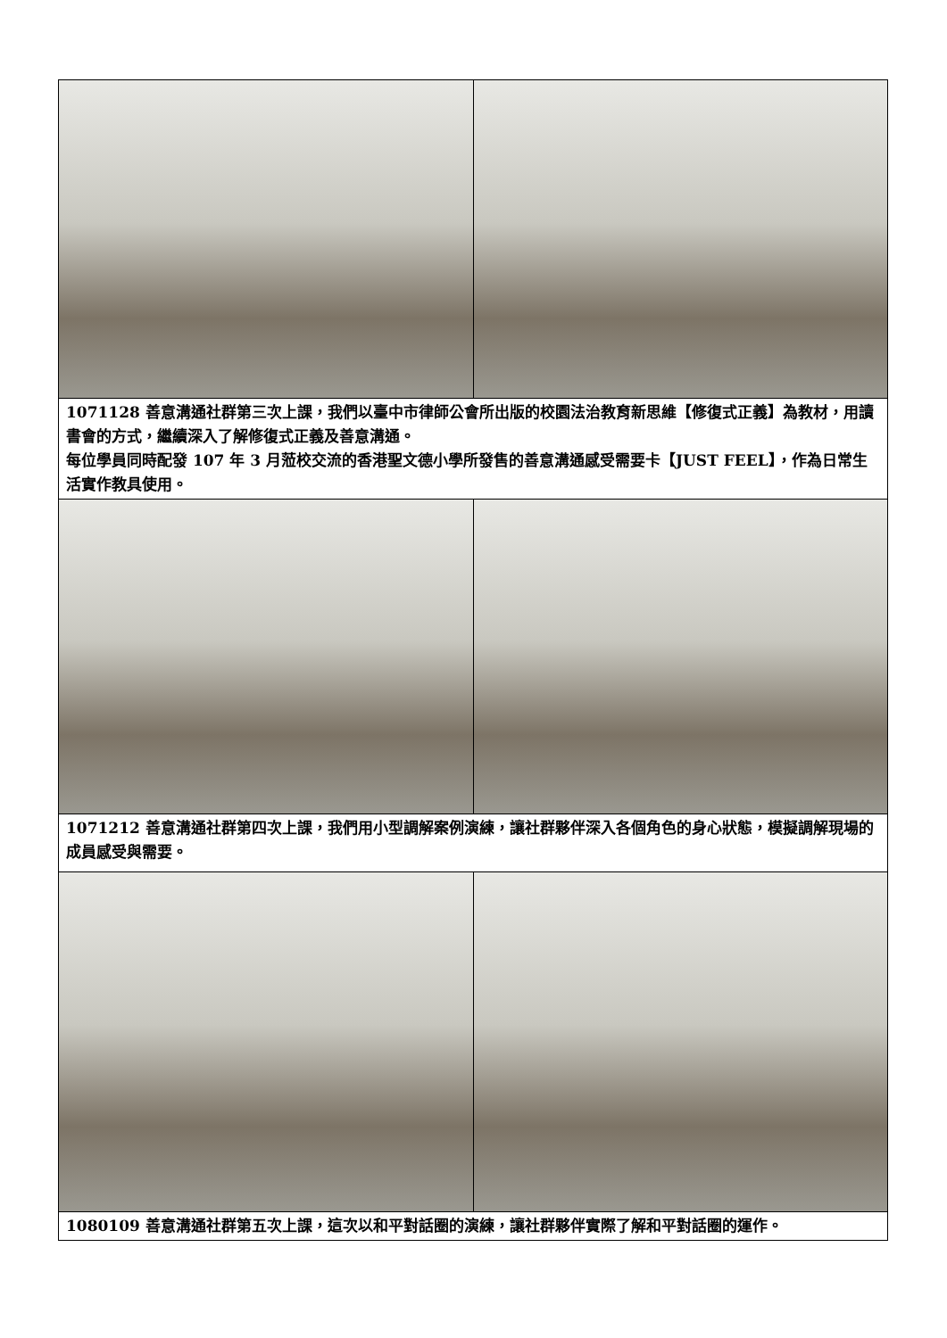| 1071128 善意溝通社群第三次上課，我們以臺中市律師公會所出版的校園法治教育新思維【修復式正義】為教材，用讀書會的方式，繼續深入了解修復式正義及善意溝通。 每位學員同時配發 107 年 3 月蒞校交流的香港聖文德小學所發售的善意溝通感受需要卡【JUST FEEL】，作為日常生活實作教具使用。 | |
| 1071212 善意溝通社群第四次上課，我們用小型調解案例演練，讓社群夥伴深入各個角色的身心狀態，模擬調解現場的成員感受與需要。 | |
| 1080109 善意溝通社群第五次上課，這次以和平對話圈的演練，讓社群夥伴實際了解和平對話圈的運作。 | |